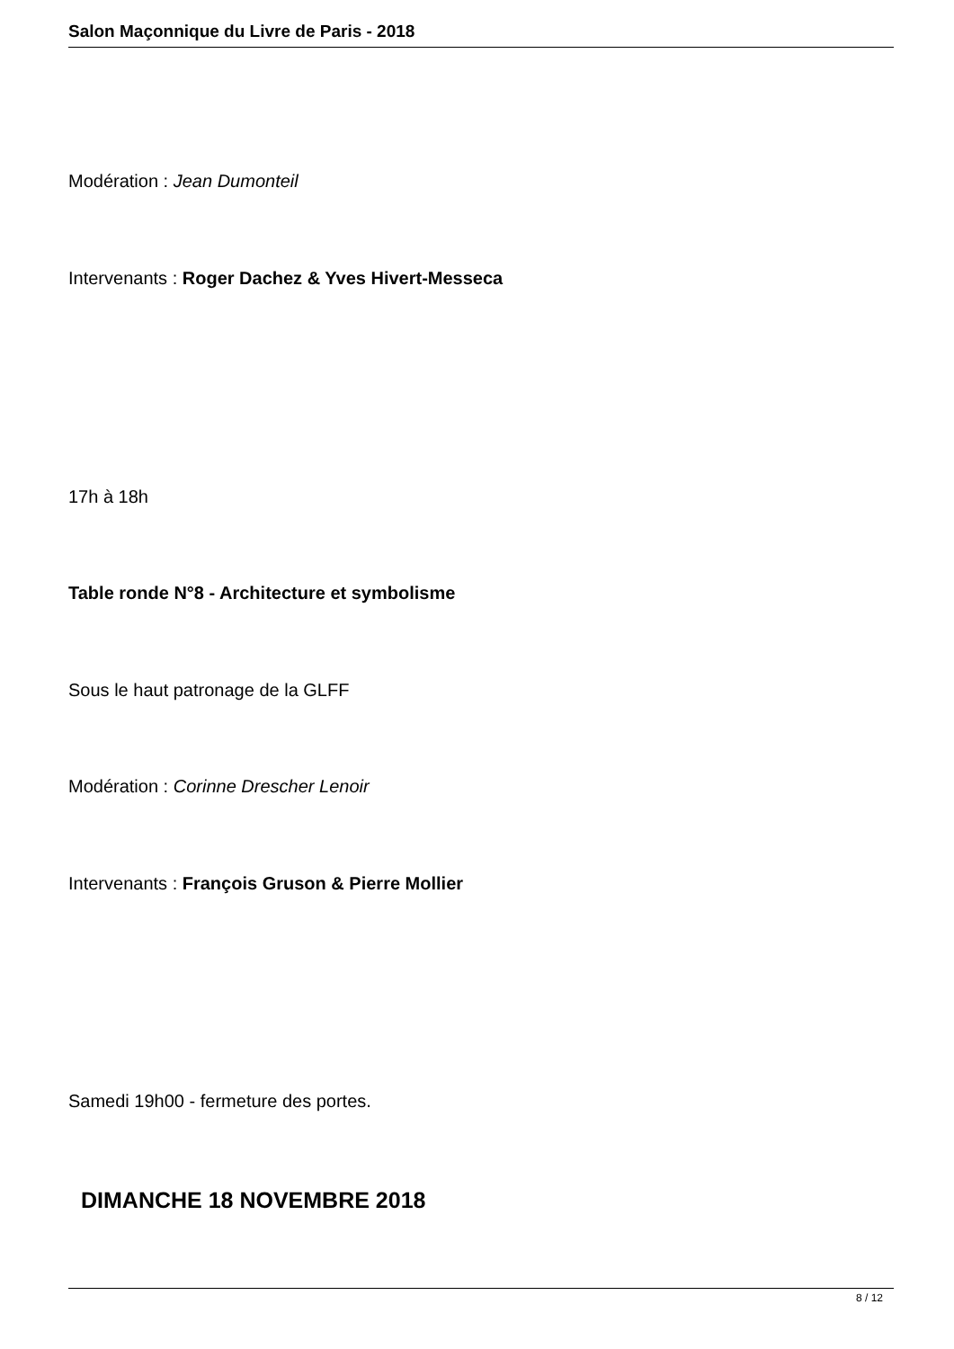Salon Maçonnique du Livre de Paris - 2018
Modération : Jean Dumonteil
Intervenants : Roger Dachez & Yves Hivert-Messeca
17h à 18h
Table ronde N°8 - Architecture et symbolisme
Sous le haut patronage de la GLFF
Modération : Corinne Drescher Lenoir
Intervenants : François Gruson & Pierre Mollier
Samedi 19h00 - fermeture des portes.
DIMANCHE 18 NOVEMBRE 2018
8 / 12